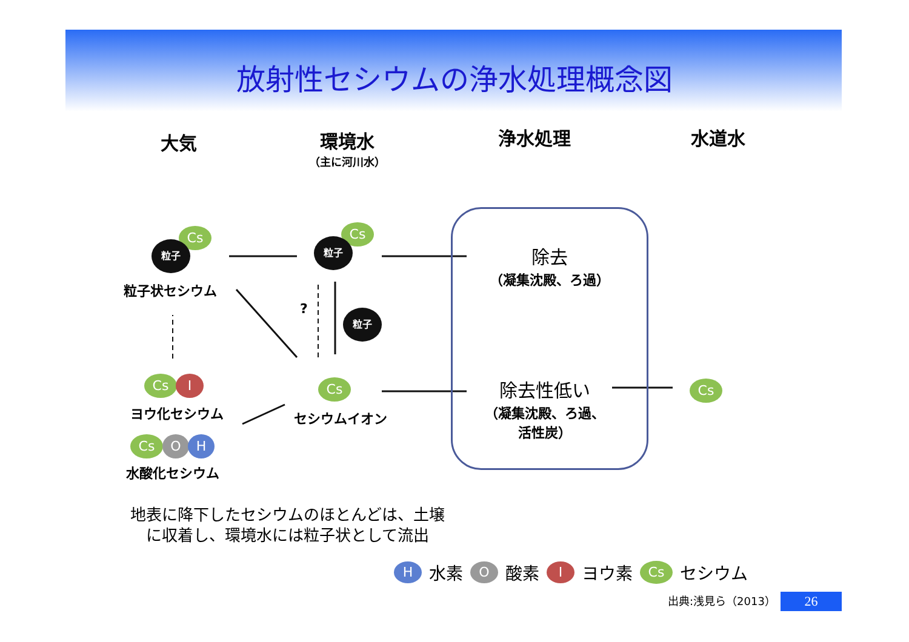放射性セシウムの浄水処理概念図
大気 環境水
（主に河川水）
浄水処理 水道水
Cs
粒子
粒子状セシウム
Cs
粒子
? 粒子
Cs I
ヨウ化セシウム
Cs
セシウムイオン
Cs O H
水酸化セシウム
除去
（凝集沈殿、ろ過）
除去性低い
（凝集沈殿、ろ過、
活性炭）
Cs
地表に降下したセシウムのほとんどは、土壌
　に収着し、環境水には粒子状として流出
H水素 O 酸素 I ヨウ素 Cs セシウム
出典:浅見ら（2013） 26